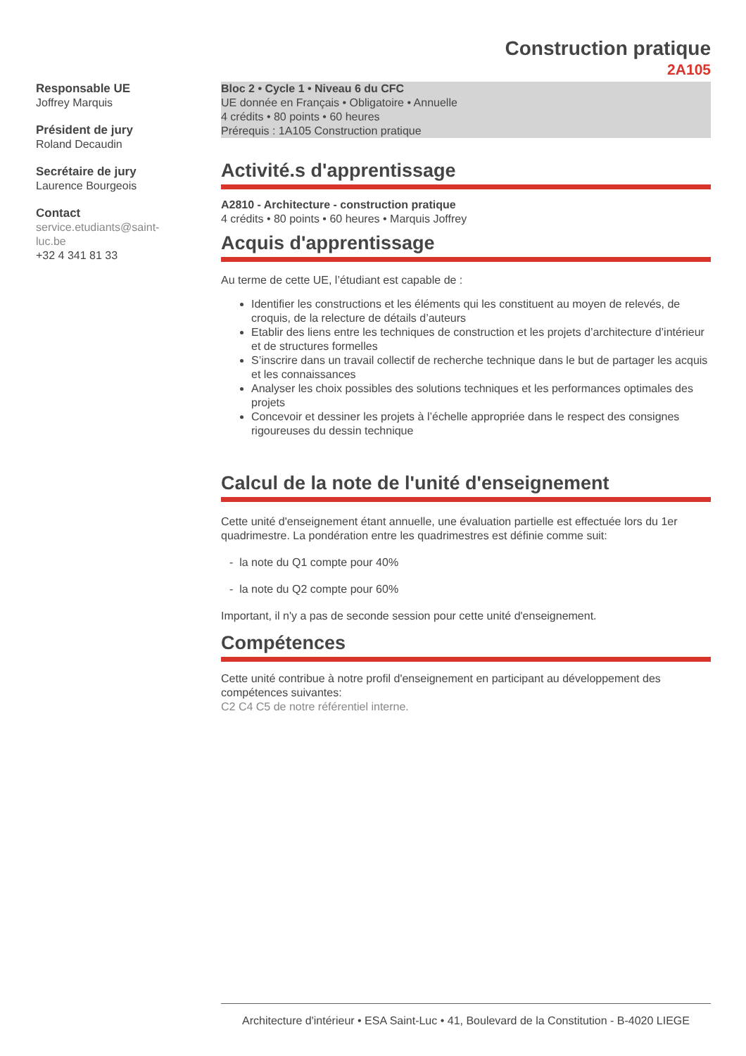Construction pratique
2A105
Responsable UE
Joffrey Marquis
Président de jury
Roland Decaudin
Secrétaire de jury
Laurence Bourgeois
Contact
service.etudiants@saint-
luc.be
+32 4 341 81 33
Bloc 2 • Cycle 1 • Niveau 6 du CFC
UE donnée en Français • Obligatoire • Annuelle
4 crédits • 80 points • 60 heures
Prérequis : 1A105 Construction pratique
Activité.s d'apprentissage
A2810 - Architecture - construction pratique
4 crédits • 80 points • 60 heures • Marquis Joffrey
Acquis d'apprentissage
Au terme de cette UE, l’étudiant est capable de :
Identifier les constructions et les éléments qui les constituent au moyen de relevés, de croquis, de la relecture de détails d’auteurs
Etablir des liens entre les techniques de construction et les projets d’architecture d’intérieur et de structures formelles
S’inscrire dans un travail collectif de recherche technique dans le but de partager les acquis et les connaissances
Analyser les choix possibles des solutions techniques et les performances optimales des projets
Concevoir et dessiner les projets à l’échelle appropriée dans le respect des consignes rigoureuses du dessin technique
Calcul de la note de l'unité d'enseignement
Cette unité d'enseignement étant annuelle, une évaluation partielle est effectuée lors du 1er quadrimestre. La pondération entre les quadrimestres est définie comme suit:
- la note du Q1 compte pour 40%
- la note du Q2 compte pour 60%
Important, il n'y a pas de seconde session pour cette unité d'enseignement.
Compétences
Cette unité contribue à notre profil d'enseignement en participant au développement des compétences suivantes:
C2 C4 C5 de notre référentiel interne.
Architecture d'intérieur • ESA Saint-Luc • 41, Boulevard de la Constitution - B-4020 LIEGE